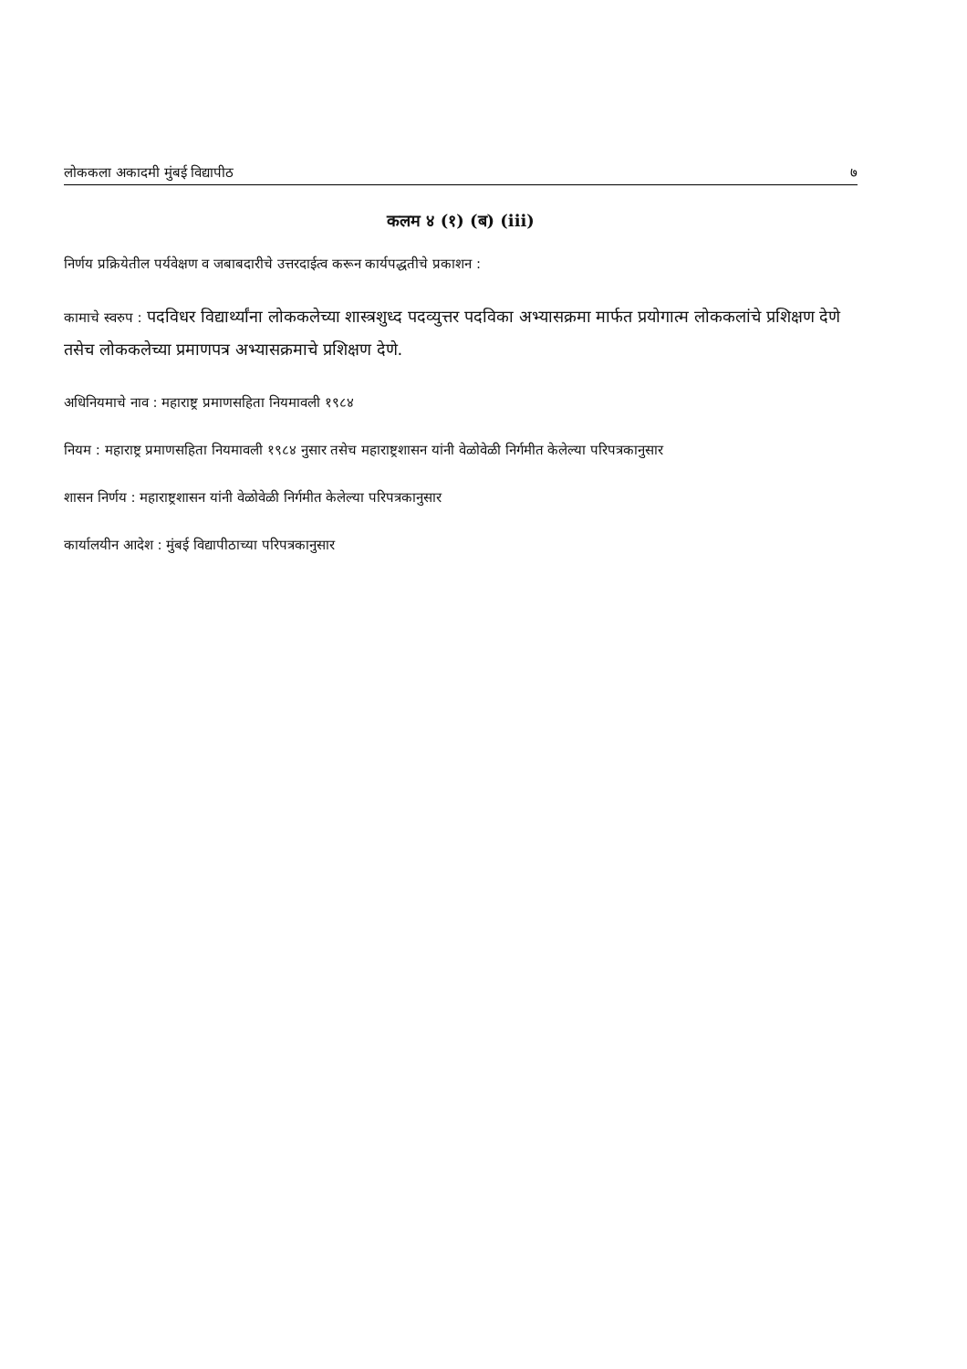लोककला अकादमी मुंबई विद्यापीठ ७
कलम ४ (१) (ब) (iii)
निर्णय प्रक्रियेतील पर्यवेक्षण व जबाबदारीचे उत्तरदाईत्व करून कार्यपद्धतीचे प्रकाशन :
कामाचे स्वरुप : पदविधर विद्यार्थ्यांना लोककलेच्या शास्त्रशुध्द पदव्युत्तर पदविका अभ्यासक्रमा मार्फत प्रयोगात्म लोककलांचे प्रशिक्षण देणे तसेच लोककलेच्या प्रमाणपत्र अभ्यासक्रमाचे प्रशिक्षण देणे.
अधिनियमाचे नाव : महाराष्ट्र प्रमाणसहिता नियमावली १९८४
नियम : महाराष्ट्र प्रमाणसहिता नियमावली १९८४ नुसार तसेच महाराष्ट्रशासन यांनी वेळोवेळी निर्गमीत केलेल्या परिपत्रकानुसार
शासन निर्णय : महाराष्ट्रशासन यांनी वेळोवेळी निर्गमीत केलेल्या परिपत्रकानुसार
कार्यालयीन आदेश : मुंबई विद्यापीठाच्या परिपत्रकानुसार